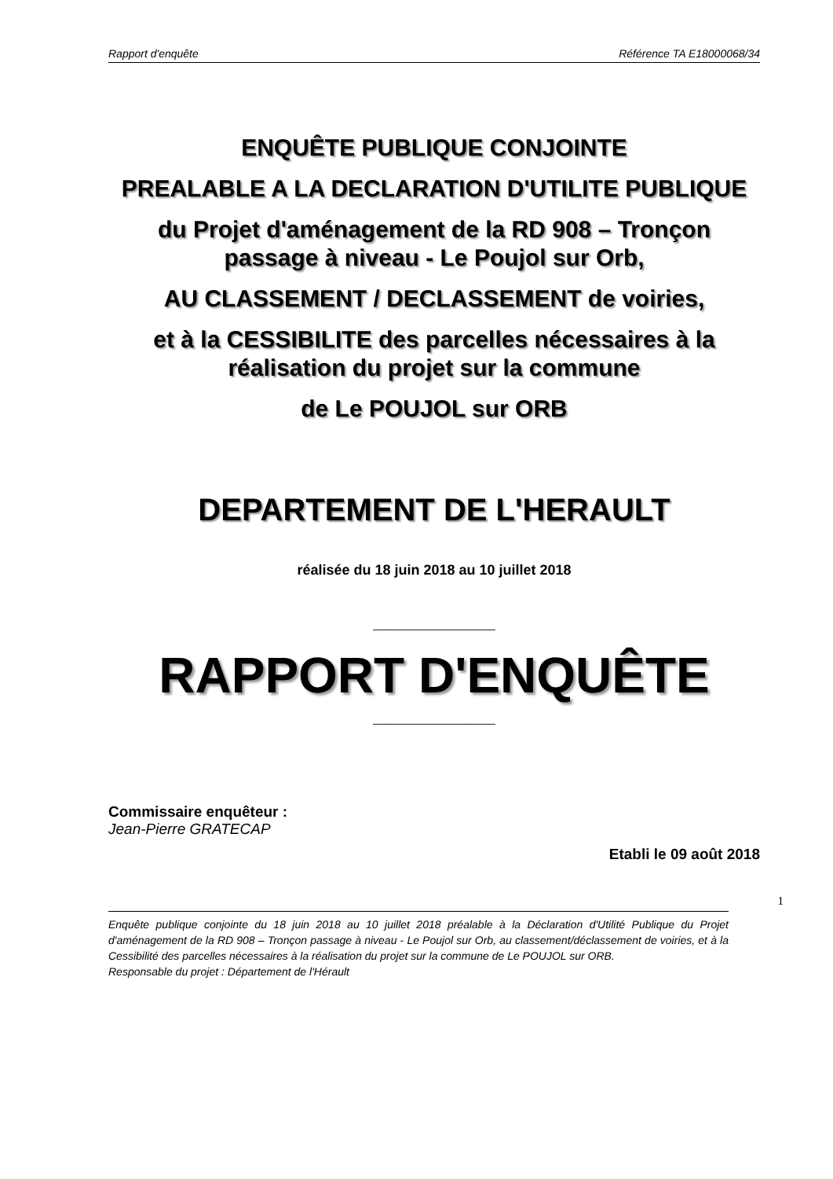Rapport d'enquête Référence TA E18000068/34
ENQUÊTE PUBLIQUE CONJOINTE
PREALABLE A LA DECLARATION D'UTILITE PUBLIQUE
du Projet d'aménagement de la RD 908 – Tronçon passage à niveau - Le Poujol sur Orb,
AU CLASSEMENT / DECLASSEMENT de voiries,
et à la CESSIBILITE des parcelles nécessaires à la réalisation du projet sur la commune
de Le POUJOL sur ORB
DEPARTEMENT DE L'HERAULT
réalisée du 18 juin 2018 au 10 juillet 2018
____________________
RAPPORT D'ENQUÊTE
____________________
Commissaire enquêteur :
Jean-Pierre GRATECAP
Etabli le 09 août 2018
1
Enquête publique conjointe du 18 juin 2018 au 10 juillet 2018 préalable à la Déclaration d'Utilité Publique du Projet d'aménagement de la RD 908 – Tronçon passage à niveau - Le Poujol sur Orb, au classement/déclassement de voiries, et à la Cessibilité des parcelles nécessaires à la réalisation du projet sur la commune de Le POUJOL sur ORB.
Responsable du projet : Département de l'Hérault